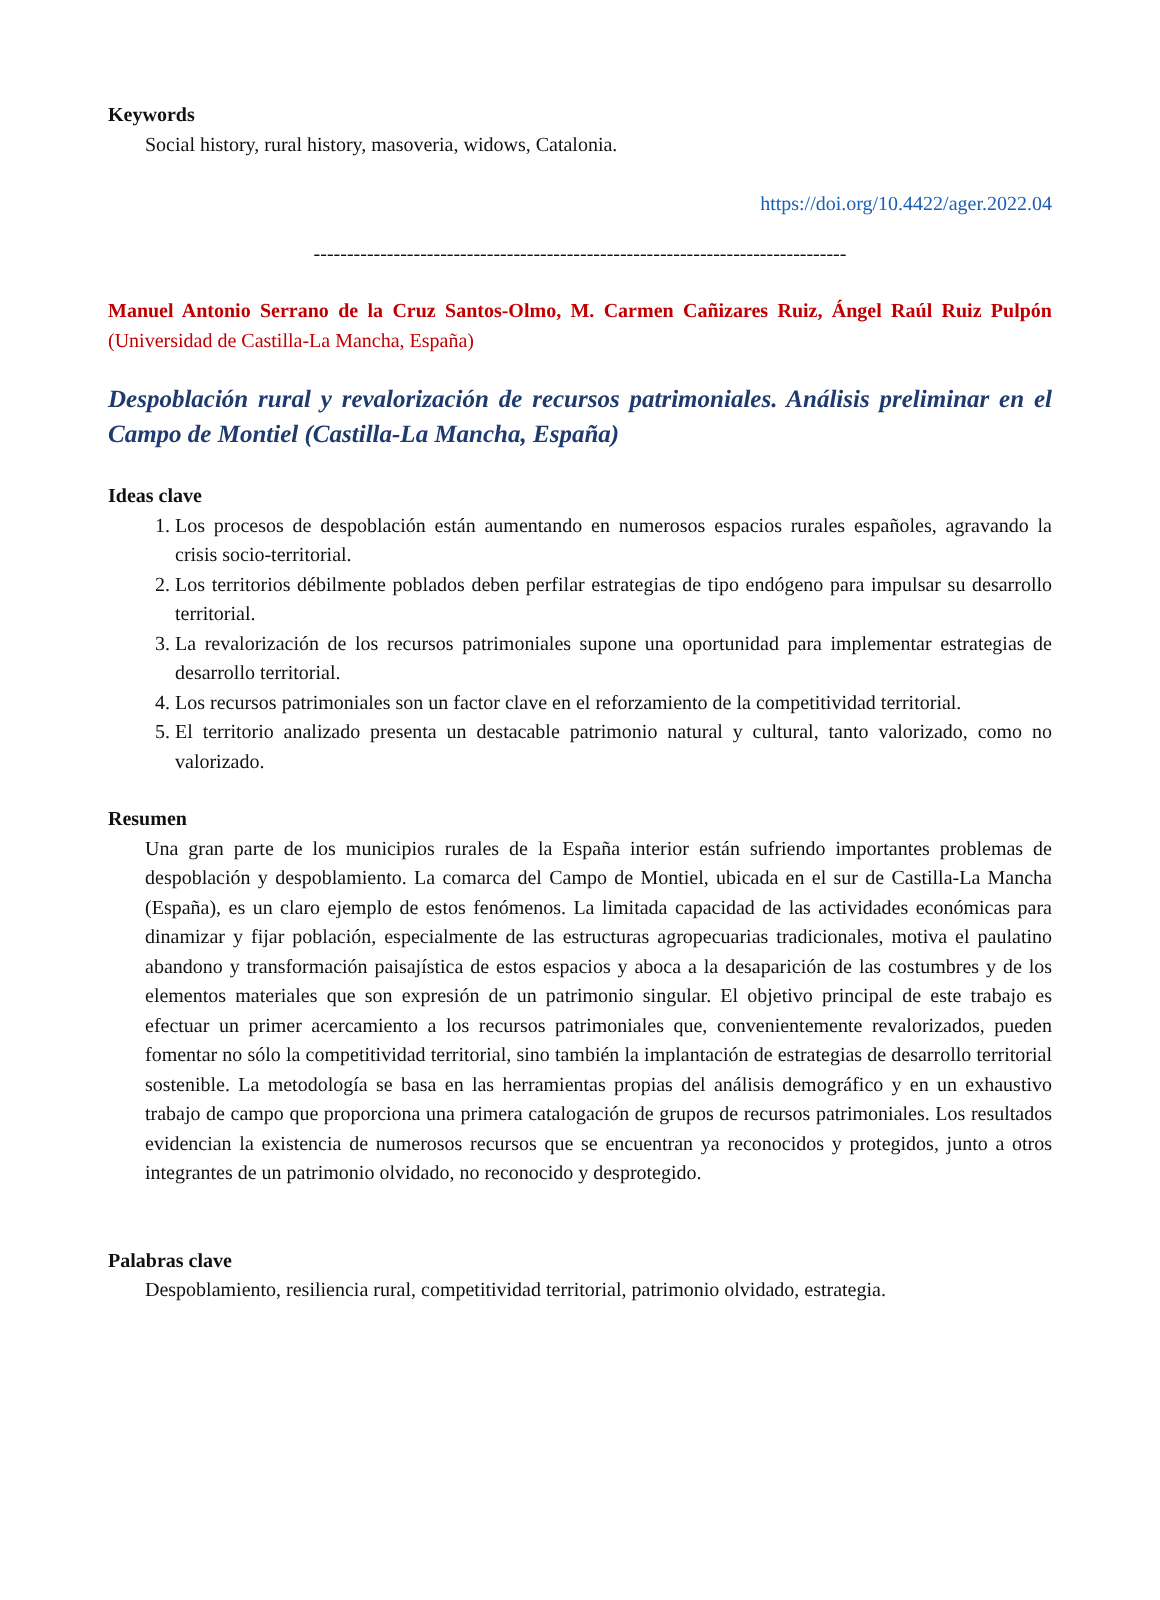Keywords
Social history, rural history, masoveria, widows, Catalonia.
https://doi.org/10.4422/ager.2022.04
--------------------------------------------------------------------------------
Manuel Antonio Serrano de la Cruz Santos-Olmo, M. Carmen Cañizares Ruiz, Ángel Raúl Ruiz Pulpón (Universidad de Castilla-La Mancha, España)
Despoblación rural y revalorización de recursos patrimoniales. Análisis preliminar en el Campo de Montiel (Castilla-La Mancha, España)
Ideas clave
1. Los procesos de despoblación están aumentando en numerosos espacios rurales españoles, agravando la crisis socio-territorial.
2. Los territorios débilmente poblados deben perfilar estrategias de tipo endógeno para impulsar su desarrollo territorial.
3. La revalorización de los recursos patrimoniales supone una oportunidad para implementar estrategias de desarrollo territorial.
4. Los recursos patrimoniales son un factor clave en el reforzamiento de la competitividad territorial.
5. El territorio analizado presenta un destacable patrimonio natural y cultural, tanto valorizado, como no valorizado.
Resumen
Una gran parte de los municipios rurales de la España interior están sufriendo importantes problemas de despoblación y despoblamiento. La comarca del Campo de Montiel, ubicada en el sur de Castilla-La Mancha (España), es un claro ejemplo de estos fenómenos. La limitada capacidad de las actividades económicas para dinamizar y fijar población, especialmente de las estructuras agropecuarias tradicionales, motiva el paulatino abandono y transformación paisajística de estos espacios y aboca a la desaparición de las costumbres y de los elementos materiales que son expresión de un patrimonio singular. El objetivo principal de este trabajo es efectuar un primer acercamiento a los recursos patrimoniales que, convenientemente revalorizados, pueden fomentar no sólo la competitividad territorial, sino también la implantación de estrategias de desarrollo territorial sostenible. La metodología se basa en las herramientas propias del análisis demográfico y en un exhaustivo trabajo de campo que proporciona una primera catalogación de grupos de recursos patrimoniales. Los resultados evidencian la existencia de numerosos recursos que se encuentran ya reconocidos y protegidos, junto a otros integrantes de un patrimonio olvidado, no reconocido y desprotegido.
Palabras clave
Despoblamiento, resiliencia rural, competitividad territorial, patrimonio olvidado, estrategia.